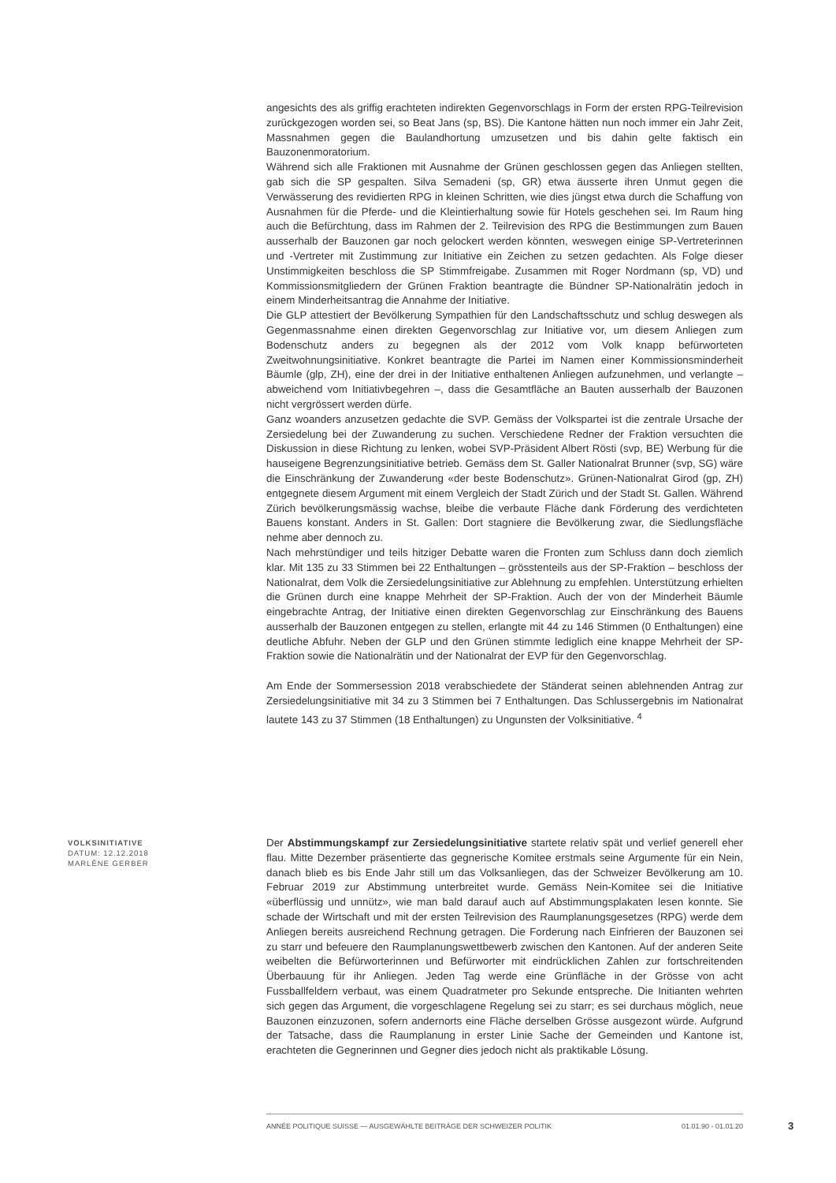angesichts des als griffig erachteten indirekten Gegenvorschlags in Form der ersten RPG-Teilrevision zurückgezogen worden sei, so Beat Jans (sp, BS). Die Kantone hätten nun noch immer ein Jahr Zeit, Massnahmen gegen die Baulandhortung umzusetzen und bis dahin gelte faktisch ein Bauzonenmoratorium.
Während sich alle Fraktionen mit Ausnahme der Grünen geschlossen gegen das Anliegen stellten, gab sich die SP gespalten. Silva Semadeni (sp, GR) etwa äusserte ihren Unmut gegen die Verwässerung des revidierten RPG in kleinen Schritten, wie dies jüngst etwa durch die Schaffung von Ausnahmen für die Pferde- und die Kleintierhaltung sowie für Hotels geschehen sei. Im Raum hing auch die Befürchtung, dass im Rahmen der 2. Teilrevision des RPG die Bestimmungen zum Bauen ausserhalb der Bauzonen gar noch gelockert werden könnten, weswegen einige SP-Vertreterinnen und -Vertreter mit Zustimmung zur Initiative ein Zeichen zu setzen gedachten. Als Folge dieser Unstimmigkeiten beschloss die SP Stimmfreigabe. Zusammen mit Roger Nordmann (sp, VD) und Kommissionsmitgliedern der Grünen Fraktion beantragte die Bündner SP-Nationalrätin jedoch in einem Minderheitsantrag die Annahme der Initiative.
Die GLP attestiert der Bevölkerung Sympathien für den Landschaftsschutz und schlug deswegen als Gegenmassnahme einen direkten Gegenvorschlag zur Initiative vor, um diesem Anliegen zum Bodenschutz anders zu begegnen als der 2012 vom Volk knapp befürworteten Zweitwohnungsinitiative. Konkret beantragte die Partei im Namen einer Kommissionsminderheit Bäumle (glp, ZH), eine der drei in der Initiative enthaltenen Anliegen aufzunehmen, und verlangte – abweichend vom Initiativbegehren –, dass die Gesamtfläche an Bauten ausserhalb der Bauzonen nicht vergrössert werden dürfe.
Ganz woanders anzusetzen gedachte die SVP. Gemäss der Volkspartei ist die zentrale Ursache der Zersiedelung bei der Zuwanderung zu suchen. Verschiedene Redner der Fraktion versuchten die Diskussion in diese Richtung zu lenken, wobei SVP-Präsident Albert Rösti (svp, BE) Werbung für die hauseigene Begrenzungsinitiative betrieb. Gemäss dem St. Galler Nationalrat Brunner (svp, SG) wäre die Einschränkung der Zuwanderung «der beste Bodenschutz». Grünen-Nationalrat Girod (gp, ZH) entgegnete diesem Argument mit einem Vergleich der Stadt Zürich und der Stadt St. Gallen. Während Zürich bevölkerungsmässig wachse, bleibe die verbaute Fläche dank Förderung des verdichteten Bauens konstant. Anders in St. Gallen: Dort stagniere die Bevölkerung zwar, die Siedlungsfläche nehme aber dennoch zu.
Nach mehrstündiger und teils hitziger Debatte waren die Fronten zum Schluss dann doch ziemlich klar. Mit 135 zu 33 Stimmen bei 22 Enthaltungen – grösstenteils aus der SP-Fraktion – beschloss der Nationalrat, dem Volk die Zersiedelungsinitiative zur Ablehnung zu empfehlen. Unterstützung erhielten die Grünen durch eine knappe Mehrheit der SP-Fraktion. Auch der von der Minderheit Bäumle eingebrachte Antrag, der Initiative einen direkten Gegenvorschlag zur Einschränkung des Bauens ausserhalb der Bauzonen entgegen zu stellen, erlangte mit 44 zu 146 Stimmen (0 Enthaltungen) eine deutliche Abfuhr. Neben der GLP und den Grünen stimmte lediglich eine knappe Mehrheit der SP-Fraktion sowie die Nationalrätin und der Nationalrat der EVP für den Gegenvorschlag.
Am Ende der Sommersession 2018 verabschiedete der Ständerat seinen ablehnenden Antrag zur Zersiedelungsinitiative mit 34 zu 3 Stimmen bei 7 Enthaltungen. Das Schlussergebnis im Nationalrat lautete 143 zu 37 Stimmen (18 Enthaltungen) zu Ungunsten der Volksinitiative. <sup>4</sup>
VOLKSINITIATIVE
DATUM: 12.12.2018
MARLÈNE GERBER
Der Abstimmungskampf zur Zersiedelungsinitiative startete relativ spät und verlief generell eher flau. Mitte Dezember präsentierte das gegnerische Komitee erstmals seine Argumente für ein Nein, danach blieb es bis Ende Jahr still um das Volksanliegen, das der Schweizer Bevölkerung am 10. Februar 2019 zur Abstimmung unterbreitet wurde. Gemäss Nein-Komitee sei die Initiative «überflüssig und unnütz», wie man bald darauf auch auf Abstimmungsplakaten lesen konnte. Sie schade der Wirtschaft und mit der ersten Teilrevision des Raumplanungsgesetzes (RPG) werde dem Anliegen bereits ausreichend Rechnung getragen. Die Forderung nach Einfrieren der Bauzonen sei zu starr und befeuere den Raumplanungswettbewerb zwischen den Kantonen. Auf der anderen Seite weibelten die Befürworterinnen und Befürworter mit eindrücklichen Zahlen zur fortschreitenden Überbauung für ihr Anliegen. Jeden Tag werde eine Grünfläche in der Grösse von acht Fussballfeldern verbaut, was einem Quadratmeter pro Sekunde entspreche. Die Initianten wehrten sich gegen das Argument, die vorgeschlagene Regelung sei zu starr; es sei durchaus möglich, neue Bauzonen einzuzonen, sofern andernorts eine Fläche derselben Grösse ausgezont würde. Aufgrund der Tatsache, dass die Raumplanung in erster Linie Sache der Gemeinden und Kantone ist, erachteten die Gegnerinnen und Gegner dies jedoch nicht als praktikable Lösung.
ANNÉE POLITIQUE SUISSE — AUSGEWÄHLTE BEITRÄGE DER SCHWEIZER POLITIK 01.01.90 - 01.01.20
3